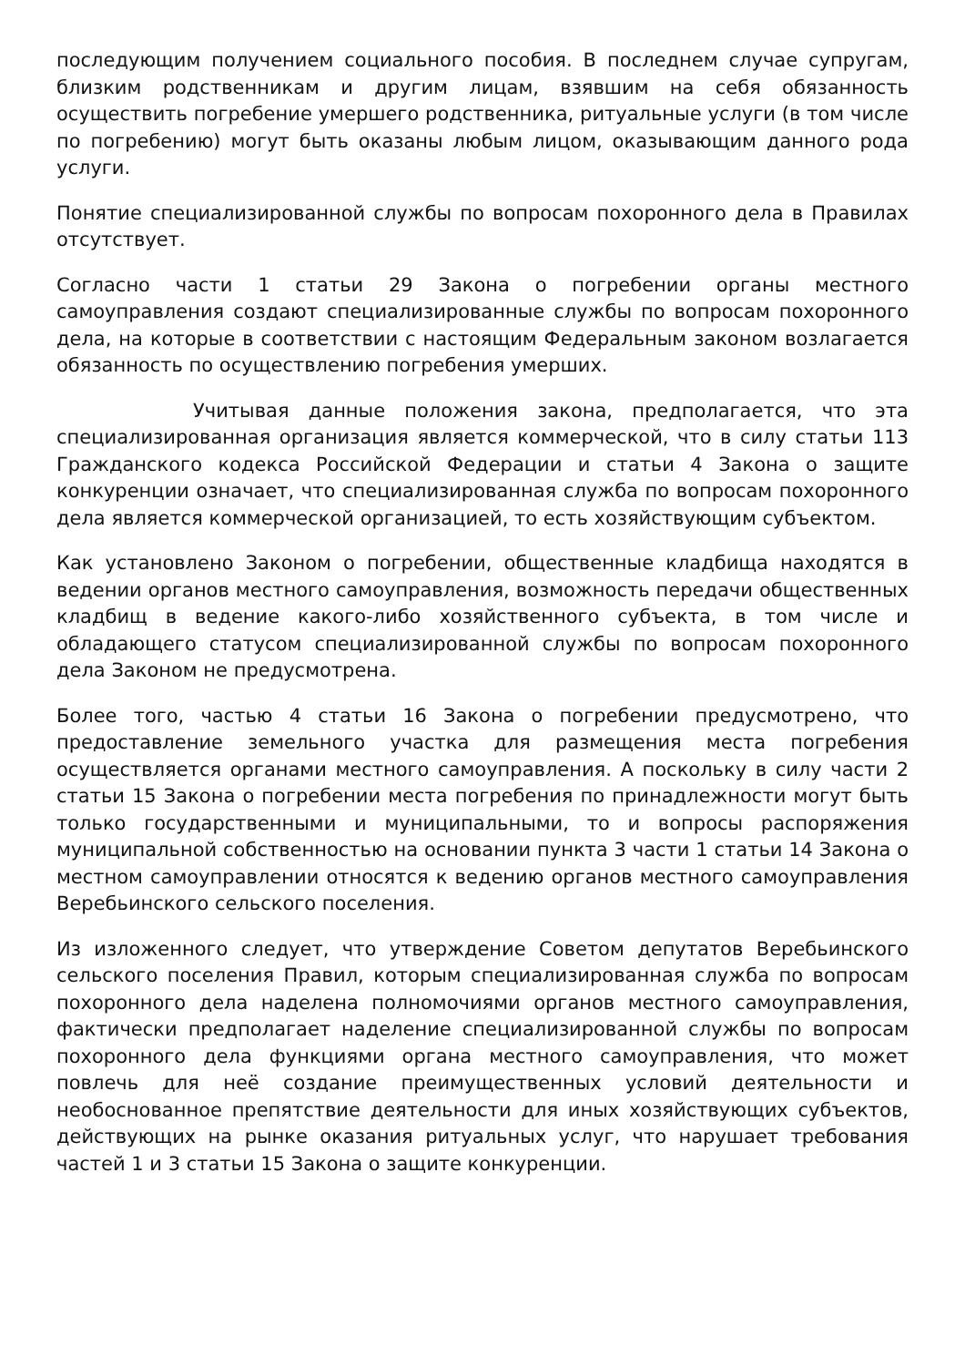последующим получением социального пособия. В последнем случае супругам, близким родственникам и другим лицам, взявшим на себя обязанность осуществить погребение умершего родственника, ритуальные услуги (в том числе по погребению) могут быть оказаны любым лицом, оказывающим данного рода услуги.
Понятие специализированной службы по вопросам похоронного дела в Правилах отсутствует.
Согласно части 1 статьи 29 Закона о погребении органы местного самоуправления создают специализированные службы по вопросам похоронного дела, на которые в соответствии с настоящим Федеральным законом возлагается обязанность по осуществлению погребения умерших.
Учитывая данные положения закона, предполагается, что эта специализированная организация является коммерческой, что в силу статьи 113 Гражданского кодекса Российской Федерации и статьи 4 Закона о защите конкуренции означает, что специализированная служба по вопросам похоронного дела является коммерческой организацией, то есть хозяйствующим субъектом.
Как установлено Законом о погребении, общественные кладбища находятся в ведении органов местного самоуправления, возможность передачи общественных кладбищ в ведение какого-либо хозяйственного субъекта, в том числе и обладающего статусом специализированной службы по вопросам похоронного дела Законом не предусмотрена.
Более того, частью 4 статьи 16 Закона о погребении предусмотрено, что предоставление земельного участка для размещения места погребения осуществляется органами местного самоуправления. А поскольку в силу части 2 статьи 15 Закона о погребении места погребения по принадлежности могут быть только государственными и муниципальными, то и вопросы распоряжения муниципальной собственностью на основании пункта 3 части 1 статьи 14 Закона о местном самоуправлении относятся к ведению органов местного самоуправления Веребьинского сельского поселения.
Из изложенного следует, что утверждение Советом депутатов Веребьинского сельского поселения Правил, которым специализированная служба по вопросам похоронного дела наделена полномочиями органов местного самоуправления, фактически предполагает наделение специализированной службы по вопросам похоронного дела функциями органа местного самоуправления, что может повлечь для неё создание преимущественных условий деятельности и необоснованное препятствие деятельности для иных хозяйствующих субъектов, действующих на рынке оказания ритуальных услуг, что нарушает требования частей 1 и 3 статьи 15 Закона о защите конкуренции.